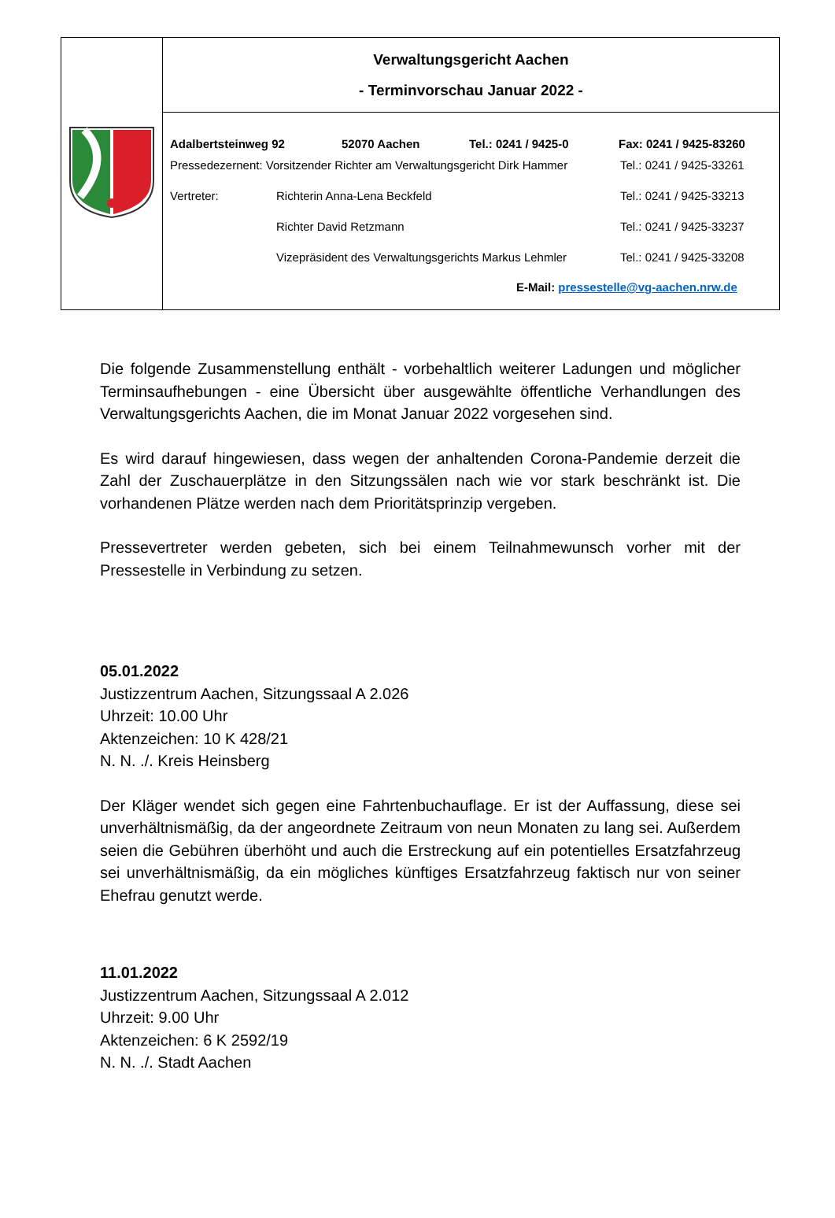| | Verwaltungsgericht Aachen - Terminvorschau Januar 2022 - |
| | Adalbertsteinweg 92 52070 Aachen Tel.: 0241 / 9425-0 Fax: 0241 / 9425-83260 Pressedezernent: Vorsitzender Richter am Verwaltungsgericht Dirk Hammer Tel.: 0241 / 9425-33261 Vertreter: Richterin Anna-Lena Beckfeld Tel.: 0241 / 9425-33213 Richter David Retzmann Tel.: 0241 / 9425-33237 Vizepräsident des Verwaltungsgerichts Markus Lehmler Tel.: 0241 / 9425-33208 E-Mail: pressestelle@vg-aachen.nrw.de |
Die folgende Zusammenstellung enthält - vorbehaltlich weiterer Ladungen und möglicher Terminsaufhebungen - eine Übersicht über ausgewählte öffentliche Verhandlungen des Verwaltungsgerichts Aachen, die im Monat Januar 2022 vorgesehen sind.
Es wird darauf hingewiesen, dass wegen der anhaltenden Corona-Pandemie derzeit die Zahl der Zuschauerplätze in den Sitzungssälen nach wie vor stark beschränkt ist. Die vorhandenen Plätze werden nach dem Prioritätsprinzip vergeben.
Pressevertreter werden gebeten, sich bei einem Teilnahmewunsch vorher mit der Pressestelle in Verbindung zu setzen.
05.01.2022
Justizzentrum Aachen, Sitzungssaal A 2.026
Uhrzeit: 10.00 Uhr
Aktenzeichen: 10 K 428/21
N. N. ./. Kreis Heinsberg
Der Kläger wendet sich gegen eine Fahrtenbuchauflage. Er ist der Auffassung, diese sei unverhältnismäßig, da der angeordnete Zeitraum von neun Monaten zu lang sei. Außerdem seien die Gebühren überhöht und auch die Erstreckung auf ein potentielles Ersatzfahrzeug sei unverhältnismäßig, da ein mögliches künftiges Ersatzfahrzeug faktisch nur von seiner Ehefrau genutzt werde.
11.01.2022
Justizzentrum Aachen, Sitzungssaal A 2.012
Uhrzeit: 9.00 Uhr
Aktenzeichen: 6 K 2592/19
N. N. ./. Stadt Aachen